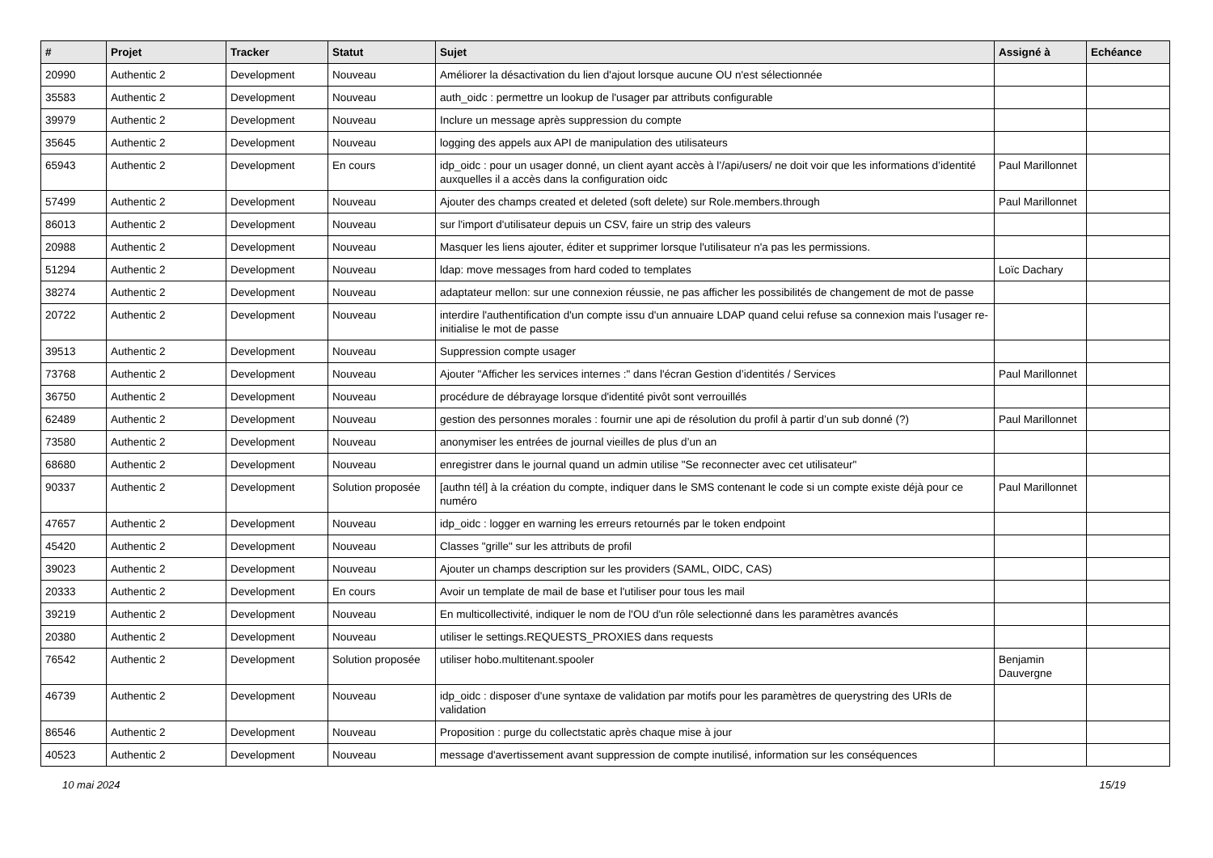| # | Projet | Tracker | Statut | Sujet | Assigné à | Echéance |
| --- | --- | --- | --- | --- | --- | --- |
| 20990 | Authentic 2 | Development | Nouveau | Améliorer la désactivation du lien d'ajout lorsque aucune OU n'est sélectionnée | | |
| 35583 | Authentic 2 | Development | Nouveau | auth_oidc : permettre un lookup de l'usager par attributs configurable | | |
| 39979 | Authentic 2 | Development | Nouveau | Inclure un message après suppression du compte | | |
| 35645 | Authentic 2 | Development | Nouveau | logging des appels aux API de manipulation des utilisateurs | | |
| 65943 | Authentic 2 | Development | En cours | idp_oidc : pour un usager donné, un client ayant accès à l’/api/users/ ne doit voir que les informations d’identité auxquelles il a accès dans la configuration oidc | Paul Marillonnet | |
| 57499 | Authentic 2 | Development | Nouveau | Ajouter des champs created et deleted (soft delete) sur Role.members.through | Paul Marillonnet | |
| 86013 | Authentic 2 | Development | Nouveau | sur l'import d'utilisateur depuis un CSV, faire un strip des valeurs | | |
| 20988 | Authentic 2 | Development | Nouveau | Masquer les liens ajouter, éditer et supprimer lorsque l'utilisateur n'a pas les permissions. | | |
| 51294 | Authentic 2 | Development | Nouveau | ldap: move messages from hard coded to templates | Loïc Dachary | |
| 38274 | Authentic 2 | Development | Nouveau | adaptateur mellon: sur une connexion réussie, ne pas afficher les possibilités de changement de mot de passe | | |
| 20722 | Authentic 2 | Development | Nouveau | interdire l'authentification d'un compte issu d'un annuaire LDAP quand celui refuse sa connexion mais l'usager re-initialise le mot de passe | | |
| 39513 | Authentic 2 | Development | Nouveau | Suppression compte usager | | |
| 73768 | Authentic 2 | Development | Nouveau | Ajouter "Afficher les services internes :" dans l'écran Gestion d’identités / Services | Paul Marillonnet | |
| 36750 | Authentic 2 | Development | Nouveau | procédure de débrayage lorsque d'identité pivôt sont verrouillés | | |
| 62489 | Authentic 2 | Development | Nouveau | gestion des personnes morales : fournir une api de résolution du profil à partir d’un sub donné (?) | Paul Marillonnet | |
| 73580 | Authentic 2 | Development | Nouveau | anonymiser les entrées de journal vieilles de plus d’un an | | |
| 68680 | Authentic 2 | Development | Nouveau | enregistrer dans le journal quand un admin utilise "Se reconnecter avec cet utilisateur" | | |
| 90337 | Authentic 2 | Development | Solution proposée | [authn tél] à la création du compte, indiquer dans le SMS contenant le code si un compte existe déjà pour ce numéro | Paul Marillonnet | |
| 47657 | Authentic 2 | Development | Nouveau | idp_oidc : logger en warning les erreurs retournés par le token endpoint | | |
| 45420 | Authentic 2 | Development | Nouveau | Classes "grille" sur les attributs de profil | | |
| 39023 | Authentic 2 | Development | Nouveau | Ajouter un champs description sur les providers (SAML, OIDC, CAS) | | |
| 20333 | Authentic 2 | Development | En cours | Avoir un template de mail de base et l'utiliser pour tous les mail | | |
| 39219 | Authentic 2 | Development | Nouveau | En multicollectivité, indiquer le nom de l'OU d'un rôle selectionné dans les paramètres avancés | | |
| 20380 | Authentic 2 | Development | Nouveau | utiliser le settings.REQUESTS_PROXIES dans requests | | |
| 76542 | Authentic 2 | Development | Solution proposée | utiliser hobo.multitenant.spooler | Benjamin Dauvergne | |
| 46739 | Authentic 2 | Development | Nouveau | idp_oidc : disposer d'une syntaxe de validation par motifs pour les paramètres de querystring des URIs de validation | | |
| 86546 | Authentic 2 | Development | Nouveau | Proposition : purge du collectstatic après chaque mise à jour | | |
| 40523 | Authentic 2 | Development | Nouveau | message d'avertissement avant suppression de compte inutilisé, information sur les conséquences | | |
10 mai 2024 15/19